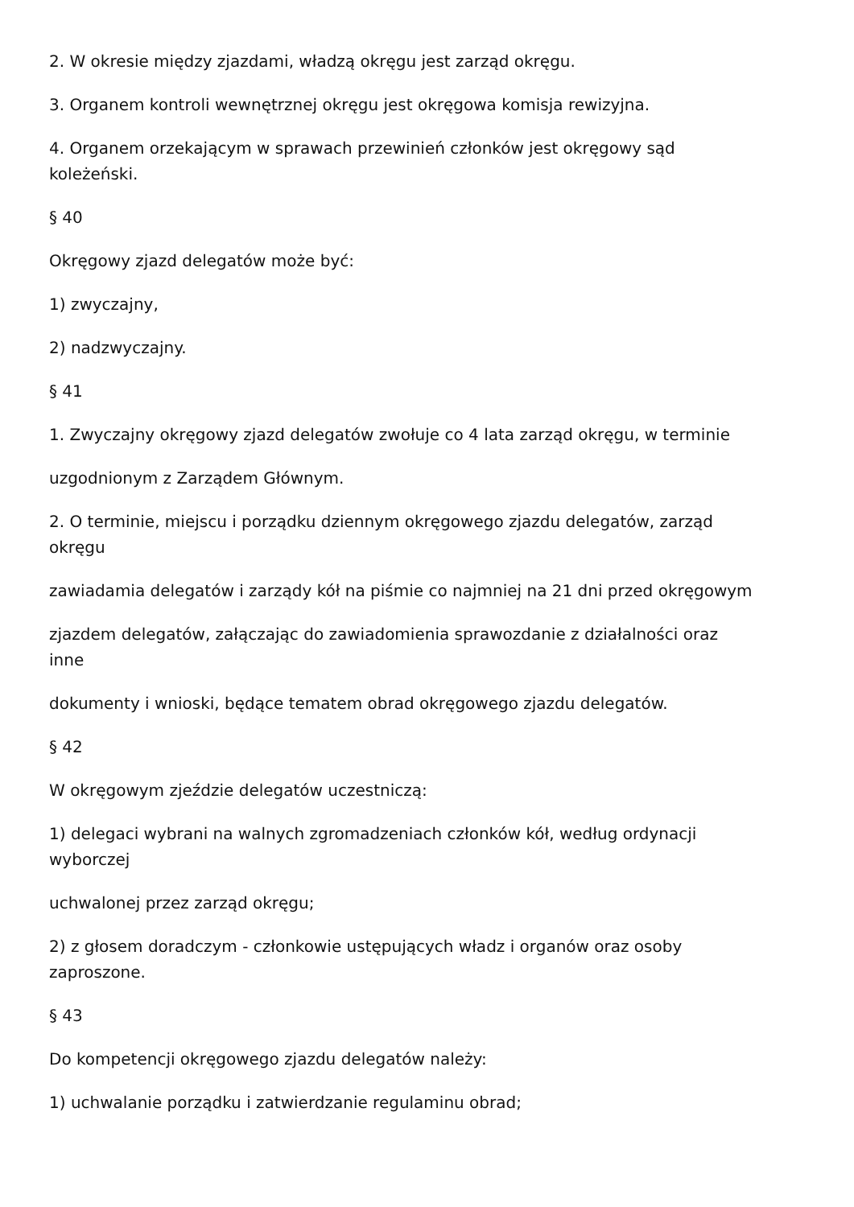2. W okresie między zjazdami, władzą okręgu jest zarząd okręgu.
3. Organem kontroli wewnętrznej okręgu jest okręgowa komisja rewizyjna.
4. Organem orzekającym w sprawach przewinień członków jest okręgowy sąd
koleżeński.
§ 40
Okręgowy zjazd delegatów może być:
1) zwyczajny,
2) nadzwyczajny.
§ 41
1. Zwyczajny okręgowy zjazd delegatów zwołuje co 4 lata zarząd okręgu, w terminie
uzgodnionym z Zarządem Głównym.
2. O terminie, miejscu i porządku dziennym okręgowego zjazdu delegatów, zarząd
okręgu
zawiadamia delegatów i zarządy kół na piśmie co najmniej na 21 dni przed okręgowym
zjazdem delegatów, załączając do zawiadomienia sprawozdanie z działalności oraz
inne
dokumenty i wnioski, będące tematem obrad okręgowego zjazdu delegatów.
§ 42
W okręgowym zjeździe delegatów uczestniczą:
1) delegaci wybrani na walnych zgromadzeniach członków kół, według ordynacji
wyborczej
uchwalonej przez zarząd okręgu;
2) z głosem doradczym - członkowie ustępujących władz i organów oraz osoby
zaproszone.
§ 43
Do kompetencji okręgowego zjazdu delegatów należy:
1) uchwalanie porządku i zatwierdzanie regulaminu obrad;